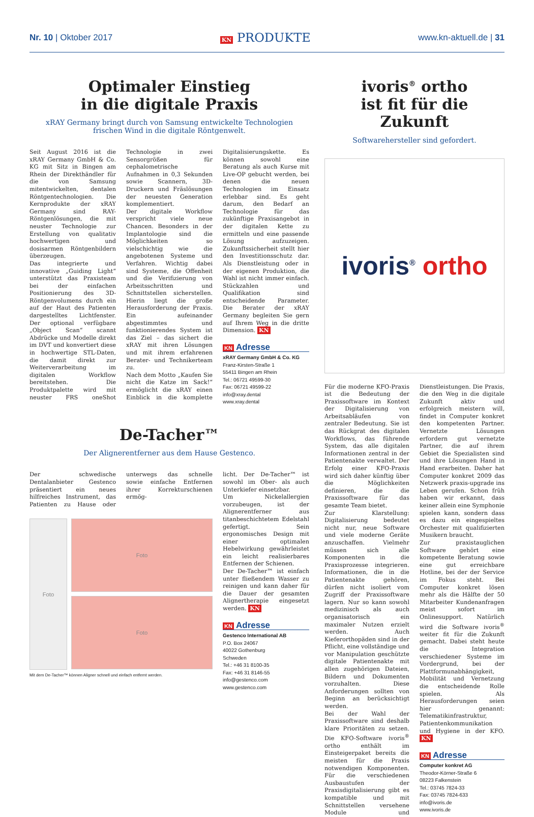Nr. 10 | Oktober 2017
KN PRODUKTE
www.kn-aktuell.de | 31
Optimaler Einstieg
in die digitale Praxis
xRAY Germany bringt durch von Samsung entwickelte Technologien
frischen Wind in die digitale Röntgenwelt.
Seit August 2016 ist die xRAY Germany GmbH & Co. KG mit Sitz in Bingen am Rhein der Direkthändler für die von Samsung mitentwickelten, dentalen Röntgentechnologien. Die Kernprodukte der xRAY Germany sind RAY-Röntgenlösungen, die mit neuster Technologie zur Erstellung von qualitativ hochwertigen und dosisarmen Röntgenbildern überzeugen.
Das integrierte und innovative „Guiding Light“ unterstützt das Praxisteam bei der einfachen Positionierung des 3D-Röntgenvolumens durch ein auf der Haut des Patienten dargestelltes Lichtfenster. Der optional verfügbare „Object Scan“ scannt Abdrücke und Modelle direkt im DVT und konvertiert diese in hochwertige STL-Daten, die damit direkt zur Weiterverarbeitung im digitalen Workflow bereitstehen. Die Produktpalette wird mit neuster FRS oneShot Technologie in zwei Sensorgrößen für cephalometrische Aufnahmen in 0,3 Sekunden sowie Scannern, 3D-Druckern und Fräslösungen der neuesten Generation komplementiert.
Der digitale Workflow verspricht viele neue Chancen. Besonders in der Implantologie sind die Möglichkeiten so vielschichtig wie die angebotenen Systeme und Verfahren. Wichtig dabei sind Systeme, die Offenheit und die Verifizierung von Arbeitsschritten und Schnittstellen sicherstellen. Hierin liegt die große Herausforderung der Praxis. Ein aufeinander abgestimmtes und funktionierendes System ist das Ziel – das sichert die xRAY mit ihren Lösungen und mit ihrem erfahrenen Berater- und Technikerteam zu.
Nach dem Motto „Kaufen Sie nicht die Katze im Sack!“ ermöglicht die xRAY einen Einblick in die komplette Digitalisierungskette. Es können sowohl eine Beratung als auch Kurse mit Live-OP gebucht werden, bei denen die neuen Technologien im Einsatz erlebbar sind. Es geht darum, den Bedarf an Technologie für das zukünftige Praxisangebot in der digitalen Kette zu ermitteln und eine passende Lösung aufzuzeigen. Zukunftssicherheit stellt hier den Investitionsschutz dar. Als Dienstleistung oder in der eigenen Produktion, die Wahl ist nicht immer einfach. Stückzahlen und Qualifikation sind entscheidende Parameter. Die Berater der xRAY Germany begleiten Sie gern auf Ihrem Weg in die dritte Dimension. KN
KN Adresse
xRAY Germany GmbH & Co. KG
Franz-Kirsten-Straße 1
55411 Bingen am Rhein
Tel.: 06721 49599-30
Fax: 06721 49599-22
info@xray.dental
www.xray.dental
De-Tacher™
Der Alignerentferner aus dem Hause Gestenco.
Der schwedische Dentalanbieter Gestenco präsentiert ein neues hilfreiches Instrument, das Patienten zu Hause oder unterwegs das schnelle sowie einfache Entfernen ihrer Korrekturschienen ermög-
Foto
Foto
Foto
Mit dem De-Tacher™ können Aligner schnell und einfach entfernt werden.
licht. Der De-Tacher™ ist sowohl im Ober- als auch Unterkiefer einsetzbar.
Um Nickelallergien vorzubeugen, ist der Alignerentferner aus titanbeschichtetem Edelstahl gefertigt. Sein ergonomisches Design mit einer optimalen Hebelwirkung gewährleistet ein leicht realisierbares Entfernen der Schienen.
Der De-Tacher™ ist einfach unter fließendem Wasser zu reinigen und kann daher für die Dauer der gesamten Alignertherapie eingesetzt werden. KN
KN Adresse
Gestenco International AB
P.O. Box 24067
40022 Gothenburg
Schweden
Tel.: +46 31 8100-35
Fax: +46 31 8146-55
info@gestenco.com
www.gestenco.com
ivoris<sup>®</sup> ortho
ist fit für die Zukunft
Softwarehersteller sind gefordert.
ivoris<sup>®</sup> ortho
Für die moderne KFO-Praxis ist die Bedeutung der Praxissoftware im Kontext der Digitalisierung von Arbeitsabläufen von zentraler Bedeutung. Sie ist das Rückgrat des digitalen Workflows, das führende System, das alle digitalen Informationen zentral in der Patientenakte verwaltet. Der Erfolg einer KFO-Praxis wird sich daher künftig über die Möglichkeiten definieren, die die Praxissoftware für das gesamte Team bietet.
Zur Klarstellung: Digitalisierung bedeutet nicht nur, neue Software und viele moderne Geräte anzuschaffen. Vielmehr müssen sich alle Komponenten in die Praxisprozesse integrieren. Informationen, die in die Patientenakte gehören, dürfen nicht isoliert vom Zugriff der Praxissoftware lagern. Nur so kann sowohl medizinisch als auch organisatorisch ein maximaler Nutzen erzielt werden. Auch Kieferorthopäden sind in der Pflicht, eine vollständige und vor Manipulation geschützte digitale Patientenakte mit allen zugehörigen Dateien, Bildern und Dokumenten vorzuhalten. Diese Anforderungen sollten von Beginn an berücksichtigt werden.
Bei der Wahl der Praxissoftware sind deshalb klare Prioritäten zu setzen. Die KFO-Software ivoris<sup>®</sup> ortho enthält im Einsteigerpaket bereits die meisten für die Praxis notwendigen Komponenten. Für die verschiedenen Ausbaustufen der Praxisdigitalisierung gibt es kompatible und mit Schnittstellen versehene Module und Dienstleistungen. Die Praxis, die den Weg in die digitale Zukunft aktiv und erfolgreich meistern will, findet in Computer konkret den kompetenten Partner. Vernetzte Lösungen erfordern gut vernetzte Partner, die auf ihrem Gebiet die Spezialisten sind und ihre Lösungen Hand in Hand erarbeiten. Daher hat Computer konkret 2009 das Netzwerk praxis-upgrade ins Leben gerufen. Schon früh haben wir erkannt, dass keiner allein eine Symphonie spielen kann, sondern dass es dazu ein eingespieltes Orchester mit qualifizierten Musikern braucht.
Zur praxistauglichen Software gehört eine kompetente Beratung sowie eine gut erreichbare Hotline, bei der der Service im Fokus steht. Bei Computer konkret lösen mehr als die Hälfte der 50 Mitarbeiter Kundenanfragen meist sofort im Onlinesupport. Natürlich wird die Software ivoris<sup>®</sup> weiter fit für die Zukunft gemacht. Dabei steht heute die Integration verschiedener Systeme im Vordergrund, bei der Plattformunabhängigkeit, Mobilität und Vernetzung die entscheidende Rolle spielen. Als Herausforderungen seien hier genannt: Telematikinfrastruktur, Patientenkommunikation und Hygiene in der KFO. KN
KN Adresse
Computer konkret AG
Theodor-Körner-Straße 6
08223 Falkenstein
Tel.: 03745 7824-33
Fax: 03745 7824-633
info@ivoris.de
www.ivoris.de